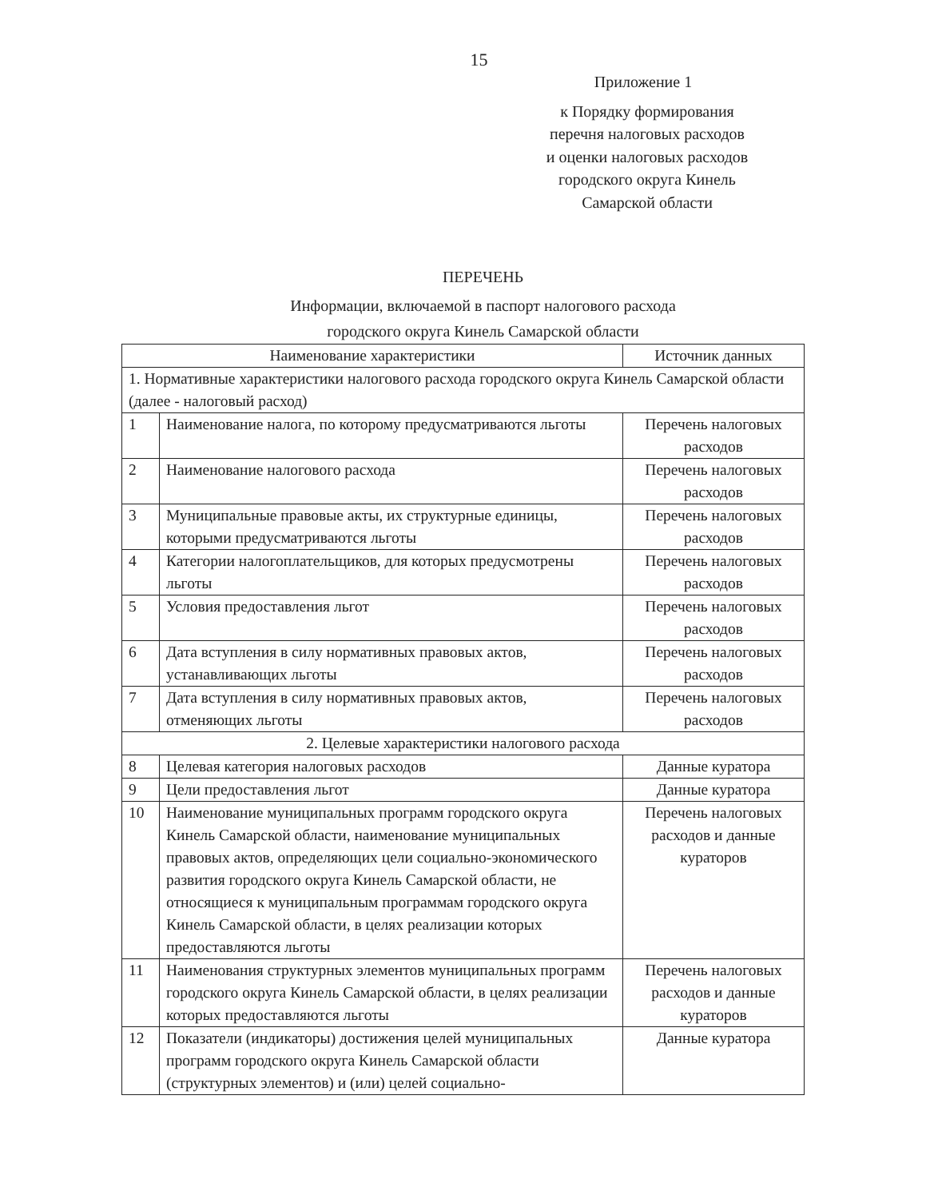15
Приложение 1
к Порядку формирования
перечня налоговых расходов
и оценки налоговых расходов
городского округа Кинель
Самарской области
ПЕРЕЧЕНЬ
Информации, включаемой в паспорт налогового расхода
городского округа Кинель Самарской области
| Наименование характеристики | | Источник данных |
| 1. Нормативные характеристики налогового расхода городского округа Кинель Самарской области (далее - налоговый расход) | | |
| 1 | Наименование налога, по которому предусматриваются льготы | Перечень налоговых расходов |
| 2 | Наименование налогового расхода | Перечень налоговых расходов |
| 3 | Муниципальные правовые акты, их структурные единицы, которыми предусматриваются льготы | Перечень налоговых расходов |
| 4 | Категории налогоплательщиков, для которых предусмотрены льготы | Перечень налоговых расходов |
| 5 | Условия предоставления льгот | Перечень налоговых расходов |
| 6 | Дата вступления в силу нормативных правовых актов, устанавливающих льготы | Перечень налоговых расходов |
| 7 | Дата вступления в силу нормативных правовых актов, отменяющих льготы | Перечень налоговых расходов |
| 2. Целевые характеристики налогового расхода | | |
| 8 | Целевая категория налоговых расходов | Данные куратора |
| 9 | Цели предоставления льгот | Данные куратора |
| 10 | Наименование муниципальных программ городского округа Кинель Самарской области, наименование муниципальных правовых актов, определяющих цели социально-экономического развития городского округа Кинель Самарской области, не относящиеся к муниципальным программам городского округа Кинель Самарской области, в целях реализации которых предоставляются льготы | Перечень налоговых расходов и данные кураторов |
| 11 | Наименования структурных элементов муниципальных программ городского округа Кинель Самарской области, в целях реализации которых предоставляются льготы | Перечень налоговых расходов и данные кураторов |
| 12 | Показатели (индикаторы) достижения целей муниципальных программ городского округа Кинель Самарской области (структурных элементов) и (или) целей социально- | Данные куратора |